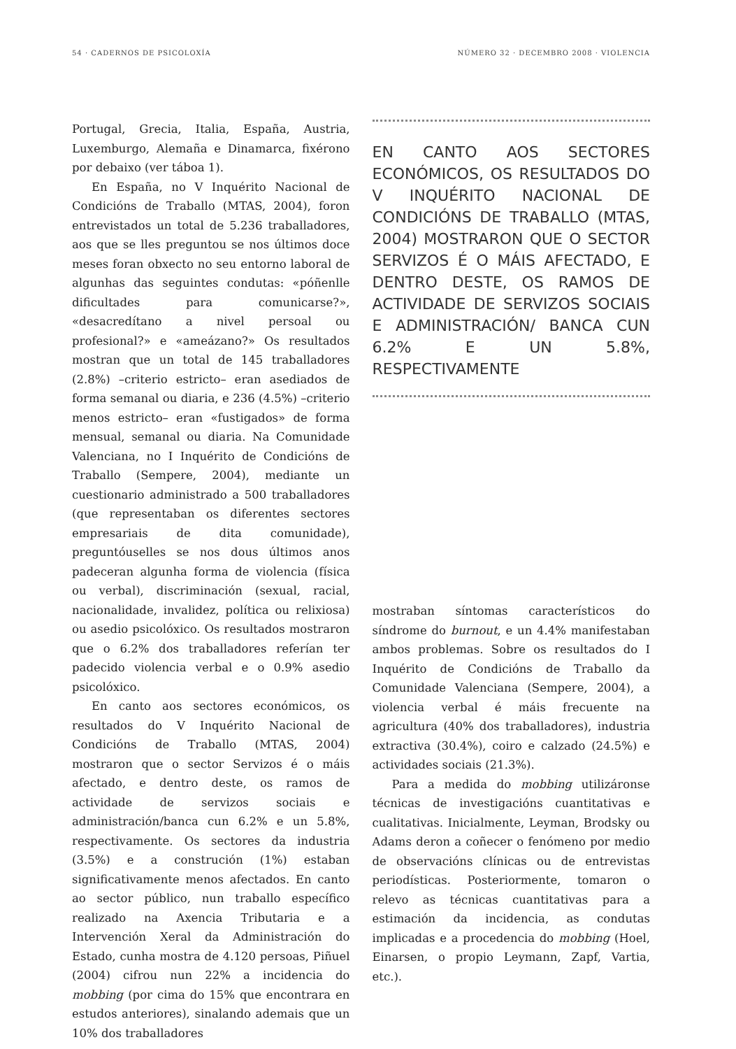54 · CADERNOS DE PSICOLOXÍA NÚMERO 32 · DECEMBRO 2008 · VIOLENCIA
Portugal, Grecia, Italia, España, Austria, Luxemburgo, Alemaña e Dinamarca, fixérono por debaixo (ver táboa 1).
En España, no V Inquérito Nacional de Condicións de Traballo (MTAS, 2004), foron entrevistados un total de 5.236 traballadores, aos que se lles preguntou se nos últimos doce meses foran obxecto no seu entorno laboral de algunhas das seguintes condutas: «póñenlle dificultades para comunicarse?», «desacredítano a nivel persoal ou profesional?» e «ameázano?» Os resultados mostran que un total de 145 traballadores (2.8%) –criterio estricto– eran asediados de forma semanal ou diaria, e 236 (4.5%) –criterio menos estricto– eran «fustigados» de forma mensual, semanal ou diaria. Na Comunidade Valenciana, no I Inquérito de Condicións de Traballo (Sempere, 2004), mediante un cuestionario administrado a 500 traballadores (que representaban os diferentes sectores empresariais de dita comunidade), preguntóuselles se nos dous últimos anos padeceran algunha forma de violencia (física ou verbal), discriminación (sexual, racial, nacionalidade, invalidez, política ou relixiosa) ou asedio psicolóxico. Os resultados mostraron que o 6.2% dos traballadores referían ter padecido violencia verbal e o 0.9% asedio psicolóxico.
En canto aos sectores económicos, os resultados do V Inquérito Nacional de Condicións de Traballo (MTAS, 2004) mostraron que o sector Servizos é o máis afectado, e dentro deste, os ramos de actividade de servizos sociais e administración/banca cun 6.2% e un 5.8%, respectivamente. Os sectores da industria (3.5%) e a construción (1%) estaban significativamente menos afectados. En canto ao sector público, nun traballo específico realizado na Axencia Tributaria e a Intervención Xeral da Administración do Estado, cunha mostra de 4.120 persoas, Piñuel (2004) cifrou nun 22% a incidencia do mobbing (por cima do 15% que encontrara en estudos anteriores), sinalando ademais que un 10% dos traballadores
EN CANTO AOS SECTORES ECONÓMICOS, OS RESULTADOS DO V INQUÉRITO NACIONAL DE CONDICIÓNS DE TRABALLO (MTAS, 2004) MOSTRARON QUE O SECTOR SERVIZOS É O MÁIS AFECTADO, E DENTRO DESTE, OS RAMOS DE ACTIVIDADE DE SERVIZOS SOCIAIS E ADMINISTRACIÓN/ BANCA CUN 6.2% E UN 5.8%, RESPECTIVAMENTE
mostraban síntomas característicos do síndrome do burnout, e un 4.4% manifestaban ambos problemas. Sobre os resultados do I Inquérito de Condicións de Traballo da Comunidade Valenciana (Sempere, 2004), a violencia verbal é máis frecuente na agricultura (40% dos traballadores), industria extractiva (30.4%), coiro e calzado (24.5%) e actividades sociais (21.3%).
Para a medida do mobbing utilizáronse técnicas de investigacións cuantitativas e cualitativas. Inicialmente, Leyman, Brodsky ou Adams deron a coñecer o fenómeno por medio de observacións clínicas ou de entrevistas periodísticas. Posteriormente, tomaron o relevo as técnicas cuantitativas para a estimación da incidencia, as condutas implicadas e a procedencia do mobbing (Hoel, Einarsen, o propio Leymann, Zapf, Vartia, etc.).